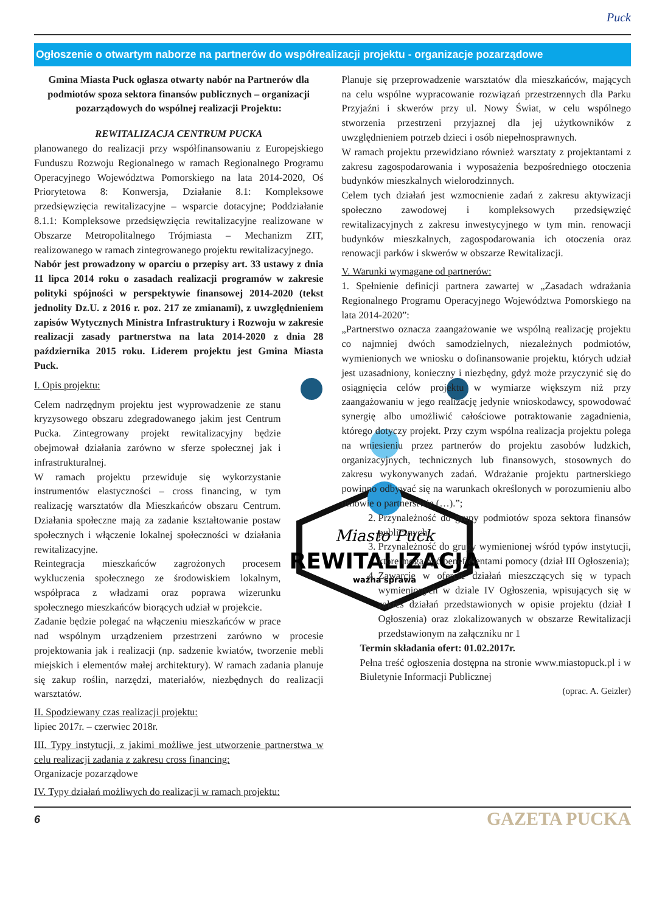Puck
Ogłoszenie o otwartym naborze na partnerów do współrealizacji projektu - organizacje pozarządowe
Gmina Miasta Puck ogłasza otwarty nabór na Partnerów dla podmiotów spoza sektora finansów publicznych – organizacji pozarządowych do wspólnej realizacji Projektu:
REWITALIZACJA CENTRUM PUCKA
planowanego do realizacji przy współfinansowaniu z Europejskiego Funduszu Rozwoju Regionalnego w ramach Regionalnego Programu Operacyjnego Województwa Pomorskiego na lata 2014-2020, Oś Priorytetowa 8: Konwersja, Działanie 8.1: Kompleksowe przedsięwzięcia rewitalizacyjne – wsparcie dotacyjne; Poddziałanie 8.1.1: Kompleksowe przedsięwzięcia rewitalizacyjne realizowane w Obszarze Metropolitalnego Trójmiasta – Mechanizm ZIT, realizowanego w ramach zintegrowanego projektu rewitalizacyjnego.
Nabór jest prowadzony w oparciu o przepisy art. 33 ustawy z dnia 11 lipca 2014 roku o zasadach realizacji programów w zakresie polityki spójności w perspektywie finansowej 2014-2020 (tekst jednolity Dz.U. z 2016 r. poz. 217 ze zmianami), z uwzględnieniem zapisów Wytycznych Ministra Infrastruktury i Rozwoju w zakresie realizacji zasady partnerstwa na lata 2014-2020 z dnia 28 października 2015 roku. Liderem projektu jest Gmina Miasta Puck.
Miasto Puck
REWITALIZACJA
ważna sprawa
I. Opis projektu:
Celem nadrzędnym projektu jest wyprowadzenie ze stanu kryzysowego obszaru zdegradowanego jakim jest Centrum Pucka. Zintegrowany projekt rewitalizacyjny będzie obejmował działania zarówno w sferze społecznej jak i infrastrukturalnej.
W ramach projektu przewiduje się wykorzystanie instrumentów elastyczności – cross financing, w tym realizację warsztatów dla Mieszkańców obszaru Centrum. Działania społeczne mają za zadanie kształtowanie postaw społecznych i włączenie lokalnej społeczności w działania rewitalizacyjne.
Reintegracja mieszkańców zagrożonych procesem wykluczenia społecznego ze środowiskiem lokalnym, współpraca z władzami oraz poprawa wizerunku społecznego mieszkańców biorących udział w projekcie.
Zadanie będzie polegać na włączeniu mieszkańców w prace nad wspólnym urządzeniem przestrzeni zarówno w procesie projektowania jak i realizacji (np. sadzenie kwiatów, tworzenie mebli miejskich i elementów małej architektury). W ramach zadania planuje się zakup roślin, narzędzi, materiałów, niezbędnych do realizacji warsztatów.
II. Spodziewany czas realizacji projektu:
lipiec 2017r. – czerwiec 2018r.
III. Typy instytucji, z jakimi możliwe jest utworzenie partnerstwa w celu realizacji zadania z zakresu cross financing:
Organizacje pozarządowe
IV. Typy działań możliwych do realizacji w ramach projektu:
Planuje się przeprowadzenie warsztatów dla mieszkańców, mających na celu wspólne wypracowanie rozwiązań przestrzennych dla Parku Przyjaźni i skwerów przy ul. Nowy Świat, w celu wspólnego stworzenia przestrzeni przyjaznej dla jej użytkowników z uwzględnieniem potrzeb dzieci i osób niepełnosprawnych.
W ramach projektu przewidziano również warsztaty z projektantami z zakresu zagospodarowania i wyposażenia bezpośredniego otoczenia budynków mieszkalnych wielorodzinnych.
Celem tych działań jest wzmocnienie zadań z zakresu aktywizacji społeczno zawodowej i kompleksowych przedsięwzięć rewitalizacyjnych z zakresu inwestycyjnego w tym min. renowacji budynków mieszkalnych, zagospodarowania ich otoczenia oraz renowacji parków i skwerów w obszarze Rewitalizacji.
V. Warunki wymagane od partnerów:
1. Spełnienie definicji partnera zawartej w „Zasadach wdrażania Regionalnego Programu Operacyjnego Województwa Pomorskiego na lata 2014-2020”:
„Partnerstwo oznacza zaangażowanie we wspólną realizację projektu co najmniej dwóch samodzielnych, niezależnych podmiotów, wymienionych we wniosku o dofinansowanie projektu, których udział jest uzasadniony, konieczny i niezbędny, gdyż może przyczynić się do osiągnięcia celów projektu w wymiarze większym niż przy zaangażowaniu w jego realizację jedynie wnioskodawcy, spowodować synergię albo umożliwić całościowe potraktowanie zagadnienia, którego dotyczy projekt. Przy czym wspólna realizacja projektu polega na wniesieniu przez partnerów do projektu zasobów ludzkich, organizacyjnych, technicznych lub finansowych, stosownych do zakresu wykonywanych zadań. Wdrażanie projektu partnerskiego powinno odbywać się na warunkach określonych w porozumieniu albo umowie o partnerstwie (…).”;
2. Przynależność do grupy podmiotów spoza sektora finansów publicznych;
3. Przynależność do grupy wymienionej wśród typów instytucji, które mogą być beneficjentami pomocy (dział III Ogłoszenia);
4. Zawarcie w ofercie działań mieszczących się w typach wymienionych w dziale IV Ogłoszenia, wpisujących się w zakres działań przedstawionych w opisie projektu (dział I Ogłoszenia) oraz zlokalizowanych w obszarze Rewitalizacji przedstawionym na załączniku nr 1
Termin składania ofert: 01.02.2017r.
Pełna treść ogłoszenia dostępna na stronie www.miastopuck.pl i w Biuletynie Informacji Publicznej
(oprac. A. Geizler)
6 GAZETA PUCKA